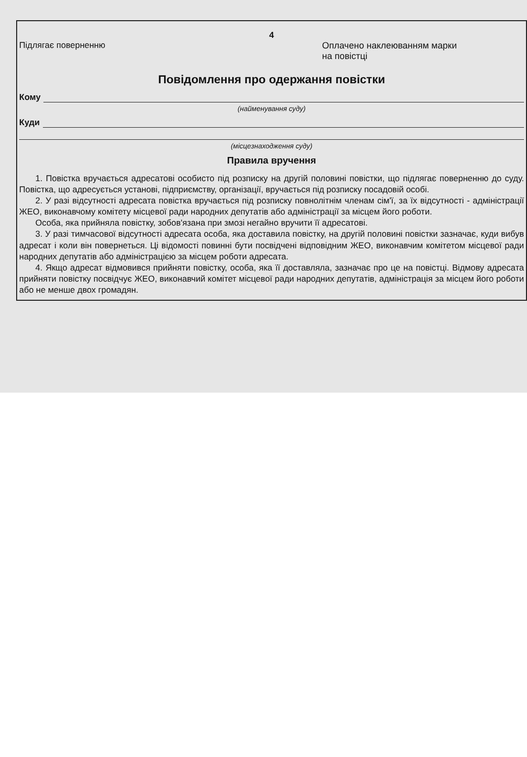4
Підлягає поверненню Оплачено наклеюванням марки
на повістці
Повідомлення про одержання повістки
Кому
(найменування суду)
Куди
(місцезнаходження суду)
Правила вручення
1. Повістка вручається адресатові особисто під розписку на другій половині повістки, що підлягає поверненню до суду. Повістка, що адресується установі, підприємству, організації, вручається під розписку посадовій особі.
2. У разі відсутності адресата повістка вручається під розписку повнолітнім членам сім'ї, за їх відсутності - адміністрації ЖЕО, виконавчому комітету місцевої ради народних депутатів або адміністрації за місцем його роботи.
Особа, яка прийняла повістку, зобов'язана при змозі негайно вручити її адресатові.
3. У разі тимчасової відсутності адресата особа, яка доставила повістку, на другій половині повістки зазначає, куди вибув адресат і коли він повернеться. Ці відомості повинні бути посвідчені відповідним ЖЕО, виконавчим комітетом місцевої ради народних депутатів або адміністрацією за місцем роботи адресата.
4. Якщо адресат відмовився прийняти повістку, особа, яка її доставляла, зазначає про це на повістці. Відмову адресата прийняти повістку посвідчує ЖЕО, виконавчий комітет місцевої ради народних депутатів, адміністрація за місцем його роботи або не менше двох громадян.